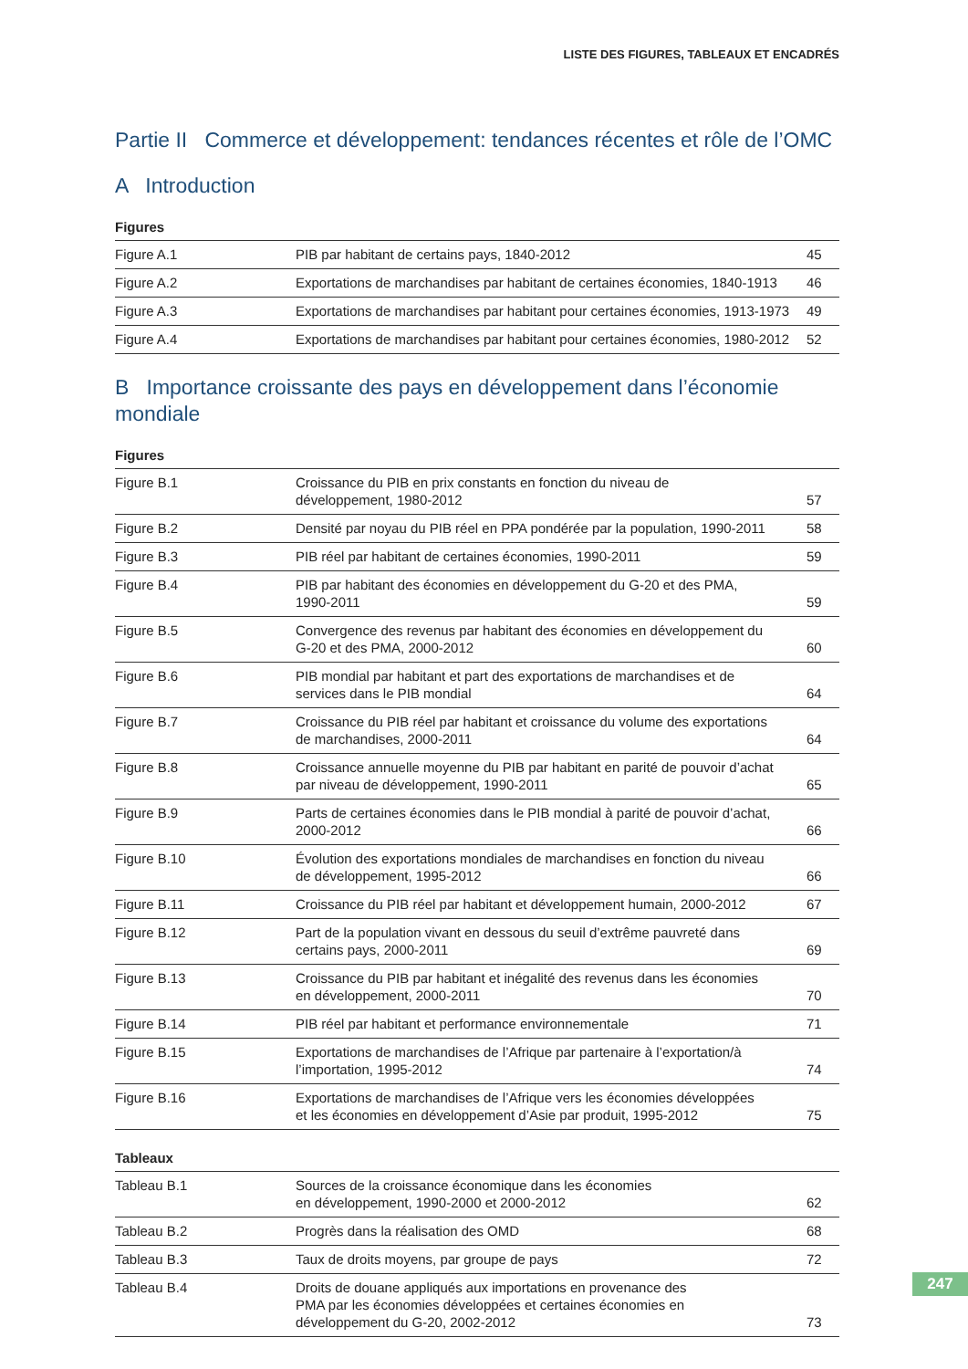LISTE DES FIGURES, TABLEAUX ET ENCADRÉS
Partie II Commerce et développement: tendances récentes et rôle de l’OMC
A Introduction
Figures
| Figure A.1 | PIB par habitant de certains pays, 1840-2012 | 45 |
| Figure A.2 | Exportations de marchandises par habitant de certaines économies, 1840-1913 | 46 |
| Figure A.3 | Exportations de marchandises par habitant pour certaines économies, 1913-1973 | 49 |
| Figure A.4 | Exportations de marchandises par habitant pour certaines économies, 1980-2012 | 52 |
B Importance croissante des pays en développement dans l’économie mondiale
Figures
| Figure B.1 | Croissance du PIB en prix constants en fonction du niveau de développement, 1980-2012 | 57 |
| Figure B.2 | Densité par noyau du PIB réel en PPA pondérée par la population, 1990-2011 | 58 |
| Figure B.3 | PIB réel par habitant de certaines économies, 1990-2011 | 59 |
| Figure B.4 | PIB par habitant des économies en développement du G-20 et des PMA, 1990-2011 | 59 |
| Figure B.5 | Convergence des revenus par habitant des économies en développement du G-20 et des PMA, 2000-2012 | 60 |
| Figure B.6 | PIB mondial par habitant et part des exportations de marchandises et de services dans le PIB mondial | 64 |
| Figure B.7 | Croissance du PIB réel par habitant et croissance du volume des exportations de marchandises, 2000-2011 | 64 |
| Figure B.8 | Croissance annuelle moyenne du PIB par habitant en parité de pouvoir d’achat par niveau de développement, 1990-2011 | 65 |
| Figure B.9 | Parts de certaines économies dans le PIB mondial à parité de pouvoir d’achat, 2000-2012 | 66 |
| Figure B.10 | Évolution des exportations mondiales de marchandises en fonction du niveau de développement, 1995-2012 | 66 |
| Figure B.11 | Croissance du PIB réel par habitant et développement humain, 2000-2012 | 67 |
| Figure B.12 | Part de la population vivant en dessous du seuil d’extrême pauvreté dans certains pays, 2000-2011 | 69 |
| Figure B.13 | Croissance du PIB par habitant et inégalité des revenus dans les économies en développement, 2000-2011 | 70 |
| Figure B.14 | PIB réel par habitant et performance environnementale | 71 |
| Figure B.15 | Exportations de marchandises de l’Afrique par partenaire à l’exportation/à l’importation, 1995-2012 | 74 |
| Figure B.16 | Exportations de marchandises de l’Afrique vers les économies développées et les économies en développement d’Asie par produit, 1995-2012 | 75 |
Tableaux
| Tableau B.1 | Sources de la croissance économique dans les économies en développement, 1990-2000 et 2000-2012 | 62 |
| Tableau B.2 | Progrès dans la réalisation des OMD | 68 |
| Tableau B.3 | Taux de droits moyens, par groupe de pays | 72 |
| Tableau B.4 | Droits de douane appliqués aux importations en provenance des PMA par les économies développées et certaines économies en développement du G-20, 2002-2012 | 73 |
247